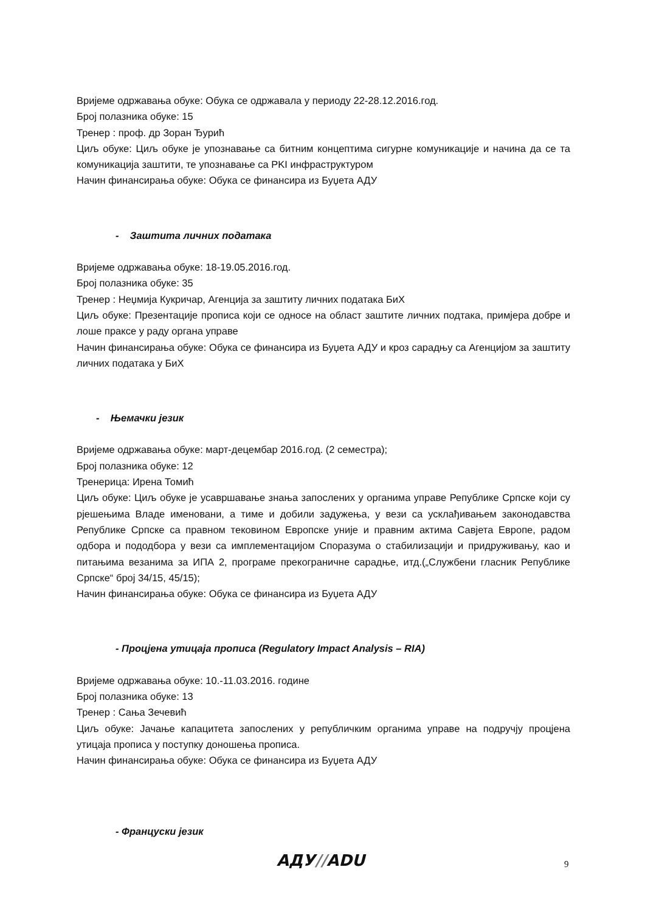Вријеме одржавања обуке: Обука се одржавала у периоду 22-28.12.2016.год.
Број полазника обуке: 15
Тренер : проф. др Зоран Ђурић
Циљ обуке: Циљ обуке је упознавање са битним концептима сигурне комуникације и начина да се та комуникација заштити, те упознавање са PKI инфраструктуром
Начин финансирања обуке: Обука се финансира из Буџета АДУ
- Заштита личних података
Вријеме одржавања обуке: 18-19.05.2016.год.
Број полазника обуке: 35
Тренер : Неџмија Кукричар, Агенција за заштиту личних података БиХ
Циљ обуке: Презентације прописа који се односе на област заштите личних подтака, примјера добре и лоше праксе у раду органа управе
Начин финансирања обуке: Обука се финансира из Буџета АДУ и кроз сарадњу са Агенцијом за заштиту личних података у БиХ
- Њемачки језик
Вријеме одржавања обуке: март-децембар 2016.год. (2 семестра);
Број полазника обуке: 12
Тренерица: Ирена Томић
Циљ обуке: Циљ обуке је усавршавање знања запослених у органима управе Републике Српске који су рјешењима Владе именовани, а тиме и добили задужења, у вези са усклађивањем законодавства Републике Српске са правном тековином Европске уније и правним актима Савјета Европе, радом одбора и пододбора у вези са имплементацијом Споразума о стабилизацији и придруживању, као и питањима везанима за ИПА 2, програме прекограничне сарадње, итд.(„Службени гласник Републике Српске“ број 34/15, 45/15);
Начин финансирања обуке: Обука се финансира из Буџета АДУ
- Процјена утицаја прописа (Regulatory Impact Analysis – RIA)
Вријеме одржавања обуке: 10.-11.03.2016. године
Број полазника обуке: 13
Тренер : Сања Зечевић
Циљ обуке: Јачање капацитета запослених у републичким органима управе на подручју процјена утицаја прописа у поступку доношења прописа.
Начин финансирања обуке: Обука се финансира из Буџета АДУ
- Француски језик
АДУ//ADU 9